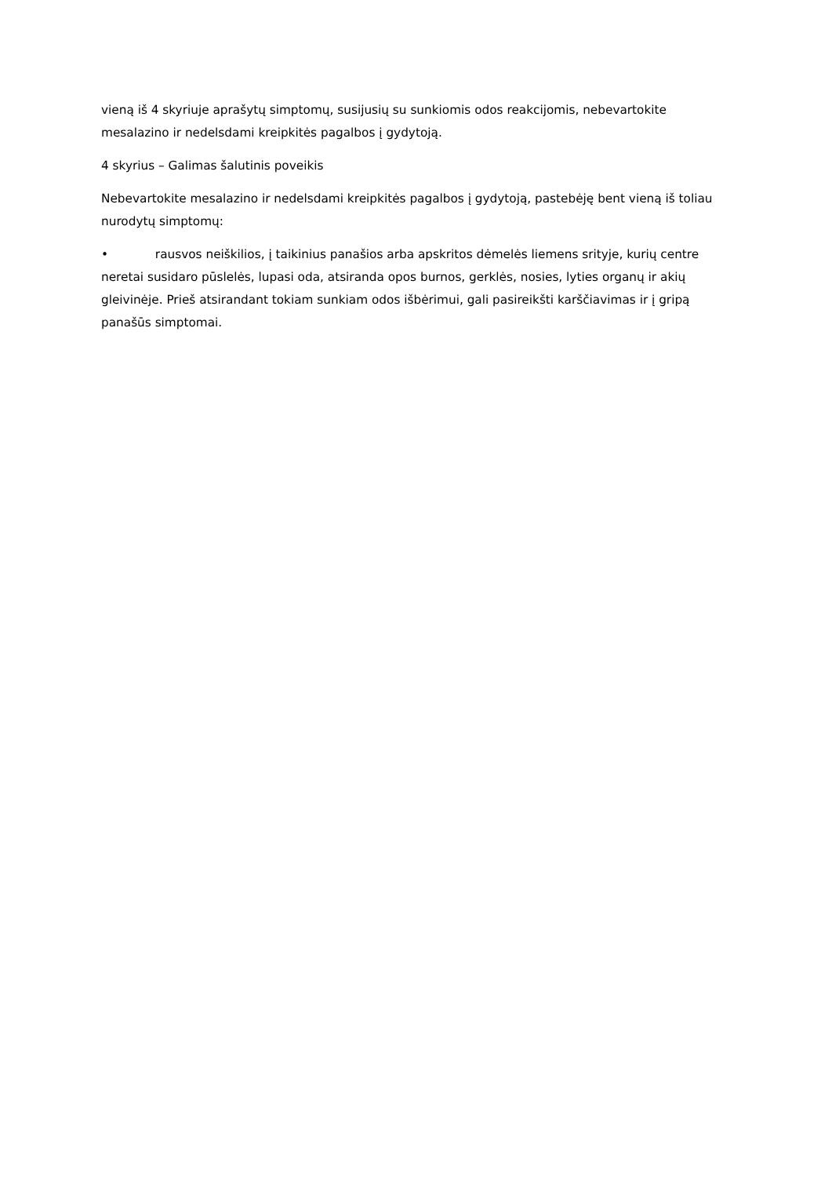vieną iš 4 skyriuje aprašytų simptomų, susijusių su sunkiomis odos reakcijomis, nebevartokite mesalazino ir nedelsdami kreipkitės pagalbos į gydytoją.
4 skyrius – Galimas šalutinis poveikis
Nebevartokite mesalazino ir nedelsdami kreipkitės pagalbos į gydytoją, pastebėję bent vieną iš toliau nurodytų simptomų:
• rausvos neiškilios, į taikinius panašios arba apskritos dėmelės liemens srityje, kurių centre neretai susidaro pūslelės, lupasi oda, atsiranda opos burnos, gerklės, nosies, lyties organų ir akių gleivinėje. Prieš atsirandant tokiam sunkiam odos išbėrimui, gali pasireikšti karščiavimas ir į gripą panašūs simptomai.